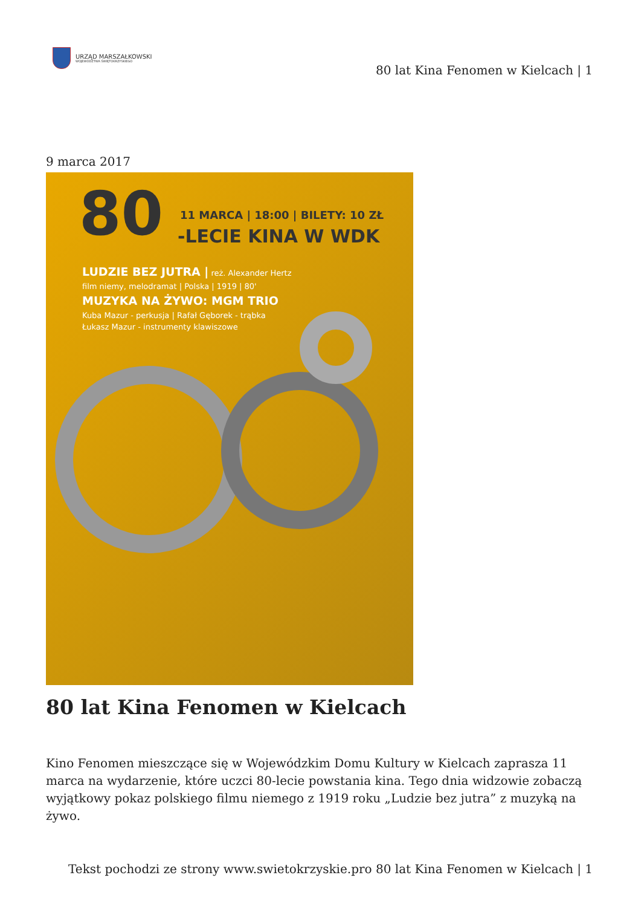URZĄD MARSZAŁKOWSKI
WOJEWÓDZTWA ŚWIĘTOKRZYSKIEGO
80 lat Kina Fenomen w Kielcach | 1
9 marca 2017
80
11 MARCA | 18:00 | BILETY: 10 ZŁ
-LECIE KINA W WDK
LUDZIE BEZ JUTRA | reż. Alexander Hertz
film niemy, melodramat | Polska | 1919 | 80'
MUZYKA NA ŻYWO: MGM TRIO
Kuba Mazur - perkusja | Rafał Gęborek - trąbka
Łukasz Mazur - instrumenty klawiszowe
80 lat Kina Fenomen w Kielcach
Kino Fenomen mieszczące się w Wojewódzkim Domu Kultury w Kielcach zaprasza 11 marca na wydarzenie, które uczci 80-lecie powstania kina. Tego dnia widzowie zobaczą wyjątkowy pokaz polskiego filmu niemego z 1919 roku „Ludzie bez jutra” z muzyką na żywo.
Tekst pochodzi ze strony www.swietokrzyskie.pro 80 lat Kina Fenomen w Kielcach | 1